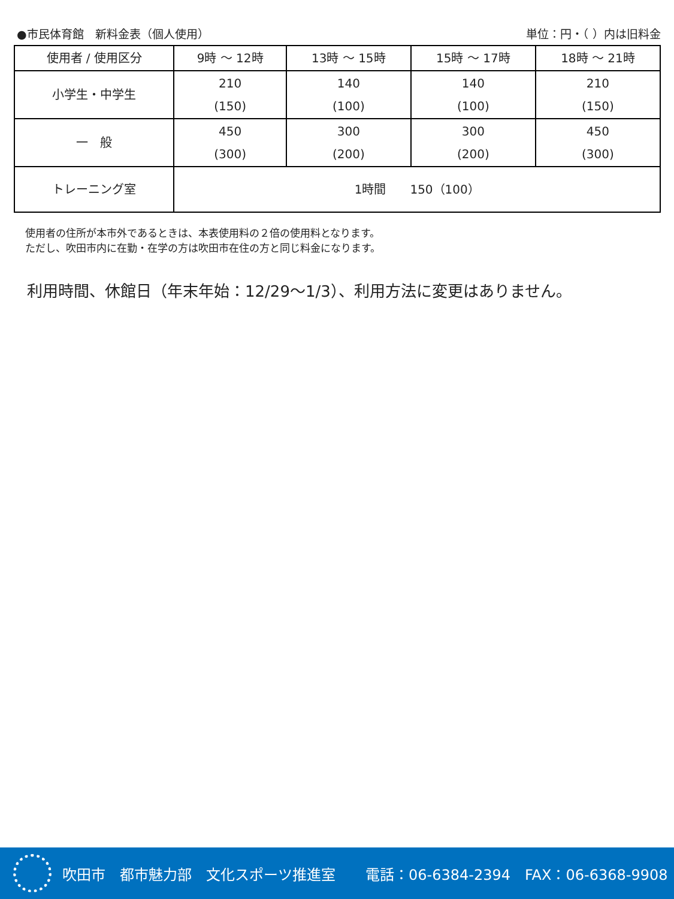●市民体育館　新料金表（個人使用） 単位：円・（ ）内は旧料金
| 使用者 / 使用区分 | 9時 ～ 12時 | 13時 ～ 15時 | 15時 ～ 17時 | 18時 ～ 21時 |
| --- | --- | --- | --- | --- |
| 小学生・中学生 | 210 (150) | 140 (100) | 140 (100) | 210 (150) |
| 一 般 | 450 (300) | 300 (200) | 300 (200) | 450 (300) |
| トレーニング室 | 1時間 150（100） | | | |
使用者の住所が本市外であるときは、本表使用料の２倍の使用料となります。
ただし、吹田市内に在勤・在学の方は吹田市在住の方と同じ料金になります。
利用時間、休館日（年末年始：12/29～1/3）、利用方法に変更はありません。
吹田市　都市魅力部　文化スポーツ推進室 電話：06-6384-2394　FAX：06-6368-9908